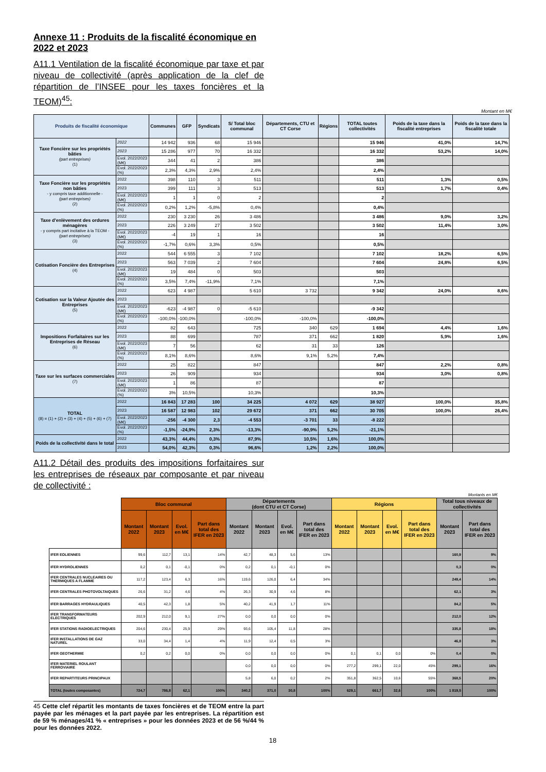Annexe 11 : Produits de la fiscalité économique en 2022 et 2023
A11.1 Ventilation de la fiscalité économique par taxe et par niveau de collectivité (après application de la clef de répartition de l’INSEE pour les taxes foncières et la TEOM)<sup>45</sup>:
Montant en M€
| Produits de fiscalité économique | | Communes | GFP | Syndicats | S/ Total bloc communal | Départements, CTU et CT Corse | Régions | TOTAL toutes collectivités | Poids de la taxe dans la fiscalité entreprises | Poids de la taxe dans la fiscalité totale |
| --- | --- | --- | --- | --- | --- | --- | --- | --- | --- | --- |
| Taxe Foncière sur les propriétés bâties (part entreprises) (1) | 2022 | 14 942 | 936 | 68 | 15 946 | | | 15 946 | 41,0% | 14,7% |
| | 2023 | 15 286 | 977 | 70 | 16 332 | | | 16 332 | 53,2% | 14,0% |
| | Evol. 2022/2023 (M€) | 344 | 41 | 2 | 386 | | | 386 | | |
| | Evol. 2022/2023 (%) | 2,3% | 4,3% | 2,9% | 2,4% | | | 2,4% | | |
| Taxe Foncière sur les propriétés non bâties - y compris taxe additionnelle - (part entreprises) (2) | 2022 | 398 | 110 | 3 | 511 | | | 511 | 1,3% | 0,5% |
| | 2023 | 399 | 111 | 3 | 513 | | | 513 | 1,7% | 0,4% |
| | Evol. 2022/2023 (M€) | 1 | 1 | 0 | 2 | | | 2 | | |
| | Evol. 2022/2023 (%) | 0,2% | 1,2% | -5,8% | 0,4% | | | 0,4% | | |
| Taxe d'enlèvement des ordures ménagères - y compris part incitative à la TEOM - (part entreprises) (3) | 2022 | 230 | 3 230 | 26 | 3 486 | | | 3 486 | 9,0% | 3,2% |
| | 2023 | 226 | 3 249 | 27 | 3 502 | | | 3 502 | 11,4% | 3,0% |
| | Evol. 2022/2023 (M€) | -4 | 19 | 1 | 16 | | | 16 | | |
| | Evol. 2022/2023 (%) | -1,7% | 0,6% | 3,3% | 0,5% | | | 0,5% | | |
| Cotisation Foncière des Entreprises (4) | 2022 | 544 | 6 555 | 3 | 7 102 | | | 7 102 | 18,2% | 6,5% |
| | 2023 | 563 | 7 039 | 2 | 7 604 | | | 7 604 | 24,8% | 6,5% |
| | Evol. 2022/2023 (M€) | 19 | 484 | 0 | 503 | | | 503 | | |
| | Evol. 2022/2023 (%) | 3,5% | 7,4% | -11,9% | 7,1% | | | 7,1% | | |
| Cotisation sur la Valeur Ajoutée des Entreprises (5) | 2022 | 623 | 4 987 | | 5 610 | 3 732 | | 9 342 | 24,0% | 8,6% |
| | 2023 | | | | | | | | | |
| | Evol. 2022/2023 (M€) | -623 | -4 987 | 0 | -5 610 | | | -9 342 | | |
| | Evol. 2022/2023 (%) | -100,0% | -100,0% | | -100,0% | -100,0% | | -100,0% | | |
| Impositions Forfaitaires sur les Entreprises de Réseau (6) | 2022 | 82 | 643 | | 725 | 340 | 629 | 1 694 | 4,4% | 1,6% |
| | 2023 | 88 | 699 | | 787 | 371 | 662 | 1 820 | 5,9% | 1,6% |
| | Evol. 2022/2023 (M€) | 7 | 56 | | 62 | 31 | 33 | 126 | | |
| | Evol. 2022/2023 (%) | 8,1% | 8,6% | | 8,6% | 9,1% | 5,2% | 7,4% | | |
| Taxe sur les surfaces commerciales (7) | 2022 | 25 | 822 | | 847 | | | 847 | 2,2% | 0,8% |
| | 2023 | 26 | 909 | | 934 | | | 934 | 3,0% | 0,8% |
| | Evol. 2022/2023 (M€) | 1 | 86 | | 87 | | | 87 | | |
| | Evol. 2022/2023 (%) | 3% | 10,5% | | 10,3% | | | 10,3% | | |
| TOTAL (8) = (1) + (2) + (3) + (4) + (5) + (6) + (7) | 2022 | 16 843 | 17 283 | 100 | 34 225 | 4 072 | 629 | 38 927 | 100,0% | 35,8% |
| | 2023 | 16 587 | 12 983 | 102 | 29 672 | 371 | 662 | 30 705 | 100,0% | 26,4% |
| | Evol. 2022/2023 (M€) | -256 | -4 300 | 2,3 | -4 553 | -3 701 | 33 | -8 222 | | |
| | Evol. 2022/2023 (%) | -1,5% | -24,9% | 2,3% | -13,3% | -90,9% | 5,2% | -21,1% | | |
| Poids de la collectivité dans le total | 2022 | 43,3% | 44,4% | 0,3% | 87,9% | 10,5% | 1,6% | 100,0% | | |
| | 2023 | 54,0% | 42,3% | 0,3% | 96,6% | 1,2% | 2,2% | 100,0% | | |
A11.2 Détail des produits des impositions forfaitaires sur les entreprises de réseaux par composante et par niveau de collectivité :
Montants en M€
| | Bloc communal | | | | Départements (dont CTU et CT Corse) | | | | Régions | | | | Total tous niveaux de collectivités | |
| --- | --- | --- | --- | --- | --- | --- | --- | --- | --- | --- | --- | --- | --- | --- |
| | Montant 2022 | Montant 2023 | Evol. en M€ | Part dans total des IFER en 2023 | Montant 2022 | Montant 2023 | Evol. en M€ | Part dans total des IFER en 2023 | Montant 2022 | Montant 2023 | Evol. en M€ | Part dans total des IFER en 2023 | Montant 2023 | Part dans total des IFER en 2023 |
| IFER EOLIENNES | 99,6 | 112,7 | 13,1 | 14% | 42,7 | 48,3 | 5,6 | 13% | | | | | 160,9 | 9% |
| IFER HYDROLIENNES | 0,2 | 0,1 | -0,1 | 0% | 0,2 | 0,1 | -0,1 | 0% | | | | | 0,3 | 0% |
| IFER CENTRALES NUCLEAIRES OU THERMIQUES A FLAMME | 117,2 | 123,4 | 6,3 | 16% | 119,6 | 126,0 | 6,4 | 34% | | | | | 249,4 | 14% |
| IFER CENTRALES PHOTOVOLTAIQUES | 26,6 | 31,2 | 4,6 | 4% | 26,3 | 30,9 | 4,6 | 8% | | | | | 62,1 | 3% |
| IFER BARRAGES HYDRAULIQUES | 40,5 | 42,3 | 1,8 | 5% | 40,2 | 41,9 | 1,7 | 11% | | | | | 84,2 | 5% |
| IFER TRANSFORMATEURS ELECTRIQUES | 202,9 | 212,0 | 9,1 | 27% | 0,0 | 0,0 | 0,0 | 0% | | | | | 212,0 | 12% |
| IFER STATIONS RADIOELECTRIQUES | 204,6 | 230,4 | 25,9 | 29% | 93,6 | 105,4 | 11,8 | 28% | | | | | 335,8 | 18% |
| IFER INSTALLATIONS DE GAZ NATUREL | 33,0 | 34,4 | 1,4 | 4% | 11,9 | 12,4 | 0,5 | 3% | | | | | 46,8 | 3% |
| IFER GEOTHERMIE | 0,2 | 0,2 | 0,0 | 0% | 0,0 | 0,0 | 0,0 | 0% | 0,1 | 0,1 | 0,0 | 0% | 0,4 | 0% |
| IFER MATERIEL ROULANT FERROVIAIRE | | | | | 0,0 | 0,0 | 0,0 | 0% | 277,2 | 299,1 | 22,0 | 45% | 299,1 | 16% |
| IFER REPARTITEURS PRINCIPAUX | | | | | 5,8 | 6,0 | 0,2 | 2% | 351,8 | 362,5 | 10,6 | 55% | 368,5 | 20% |
| TOTAL (toutes composantes) | 724,7 | 786,8 | 62,1 | 100% | 340,2 | 371,0 | 30,8 | 100% | 629,1 | 661,7 | 32,6 | 100% | 1 819,5 | 100% |
45 Cette clef répartit les montants de taxes foncières et de TEOM entre la part payée par les ménages et la part payée par les entreprises. La répartition est de 59 % ménages/41 % « entreprises » pour les données 2023 et de 56 %/44 % pour les données 2022.
18